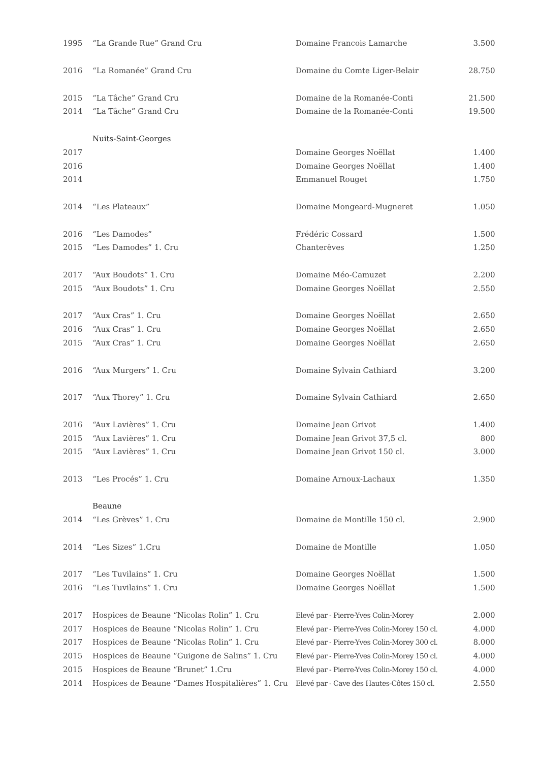| 1995 | “La Grande Rue” Grand Cru | Domaine Francois Lamarche | 3.500 |
| 2016 | “La Romanée” Grand Cru | Domaine du Comte Liger-Belair | 28.750 |
| 2015 | “La Tâche” Grand Cru | Domaine de la Romanée-Conti | 21.500 |
| 2014 | “La Tâche” Grand Cru | Domaine de la Romanée-Conti | 19.500 |
| | Nuits-Saint-Georges | | |
| 2017 | | Domaine Georges Noëllat | 1.400 |
| 2016 | | Domaine Georges Noëllat | 1.400 |
| 2014 | | Emmanuel Rouget | 1.750 |
| 2014 | “Les Plateaux” | Domaine Mongeard-Mugneret | 1.050 |
| 2016 | “Les Damodes” | Frédéric Cossard | 1.500 |
| 2015 | “Les Damodes” 1. Cru | Chanterêves | 1.250 |
| 2017 | “Aux Boudots” 1. Cru | Domaine Méo-Camuzet | 2.200 |
| 2015 | “Aux Boudots” 1. Cru | Domaine Georges Noëllat | 2.550 |
| 2017 | “Aux Cras” 1. Cru | Domaine Georges Noëllat | 2.650 |
| 2016 | “Aux Cras” 1. Cru | Domaine Georges Noëllat | 2.650 |
| 2015 | “Aux Cras” 1. Cru | Domaine Georges Noëllat | 2.650 |
| 2016 | “Aux Murgers” 1. Cru | Domaine Sylvain Cathiard | 3.200 |
| 2017 | “Aux Thorey” 1. Cru | Domaine Sylvain Cathiard | 2.650 |
| 2016 | “Aux Lavières” 1. Cru | Domaine Jean Grivot | 1.400 |
| 2015 | “Aux Lavières” 1. Cru | Domaine Jean Grivot 37,5 cl. | 800 |
| 2015 | “Aux Lavières” 1. Cru | Domaine Jean Grivot 150 cl. | 3.000 |
| 2013 | “Les Procés” 1. Cru | Domaine Arnoux-Lachaux | 1.350 |
| | Beaune | | |
| 2014 | “Les Grèves” 1. Cru | Domaine de Montille 150 cl. | 2.900 |
| 2014 | “Les Sizes” 1.Cru | Domaine de Montille | 1.050 |
| 2017 | “Les Tuvilains” 1. Cru | Domaine Georges Noëllat | 1.500 |
| 2016 | “Les Tuvilains” 1. Cru | Domaine Georges Noëllat | 1.500 |
| 2017 | Hospices de Beaune “Nicolas Rolin” 1. Cru | Elevé par - Pierre-Yves Colin-Morey | 2.000 |
| 2017 | Hospices de Beaune “Nicolas Rolin” 1. Cru | Elevé par - Pierre-Yves Colin-Morey 150 cl. | 4.000 |
| 2017 | Hospices de Beaune “Nicolas Rolin” 1. Cru | Elevé par - Pierre-Yves Colin-Morey 300 cl. | 8.000 |
| 2015 | Hospices de Beaune “Guigone de Salins” 1. Cru | Elevé par - Pierre-Yves Colin-Morey 150 cl. | 4.000 |
| 2015 | Hospices de Beaune “Brunet” 1.Cru | Elevé par - Pierre-Yves Colin-Morey 150 cl. | 4.000 |
| 2014 | Hospices de Beaune “Dames Hospitalières” 1. Cru | Elevé par - Cave des Hautes-Côtes 150 cl. | 2.550 |